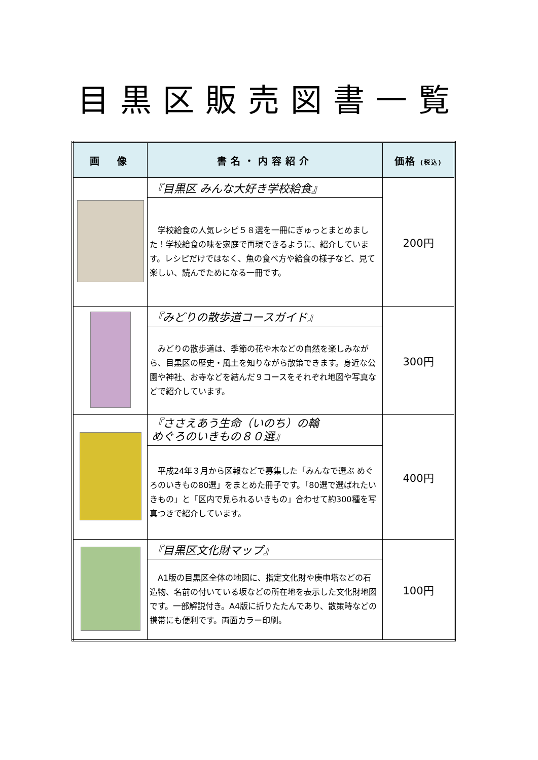目黒区販売図書一覧
| 画 像 | 書名・内容紹介 | 価格 (税込) |
| --- | --- | --- |
| | 『目黒区 みんな大好き学校給食』 | 200円 |
| | 学校給食の人気レシピ５８選を一冊にぎゅっとまとめました！学校給食の味を家庭で再現できるように、紹介しています。レシピだけではなく、魚の食べ方や給食の様子など、見て楽しい、読んでためになる一冊です。 | |
| | 『みどりの散歩道コースガイド』 | 300円 |
| | みどりの散歩道は、季節の花や木などの自然を楽しみながら、目黒区の歴史・風土を知りながら散策できます。身近な公園や神社、お寺などを結んだ９コースをそれぞれ地図や写真などで紹介しています。 | |
| | 『ささえあう生命（いのち）の輪 めぐろのいきもの８０選』 | 400円 |
| | 平成24年３月から区報などで募集した「みんなで選ぶ めぐろのいきもの80選」をまとめた冊子です。「80選で選ばれたいきもの」と「区内で見られるいきもの」合わせて約300種を写真つきで紹介しています。 | |
| | 『目黒区文化財マップ』 | 100円 |
| | A1版の目黒区全体の地図に、指定文化財や庚申塔などの石造物、名前の付いている坂などの所在地を表示した文化財地図です。一部解説付き。A4版に折りたたんであり、散策時などの携帯にも便利です。両面カラー印刷。 | |